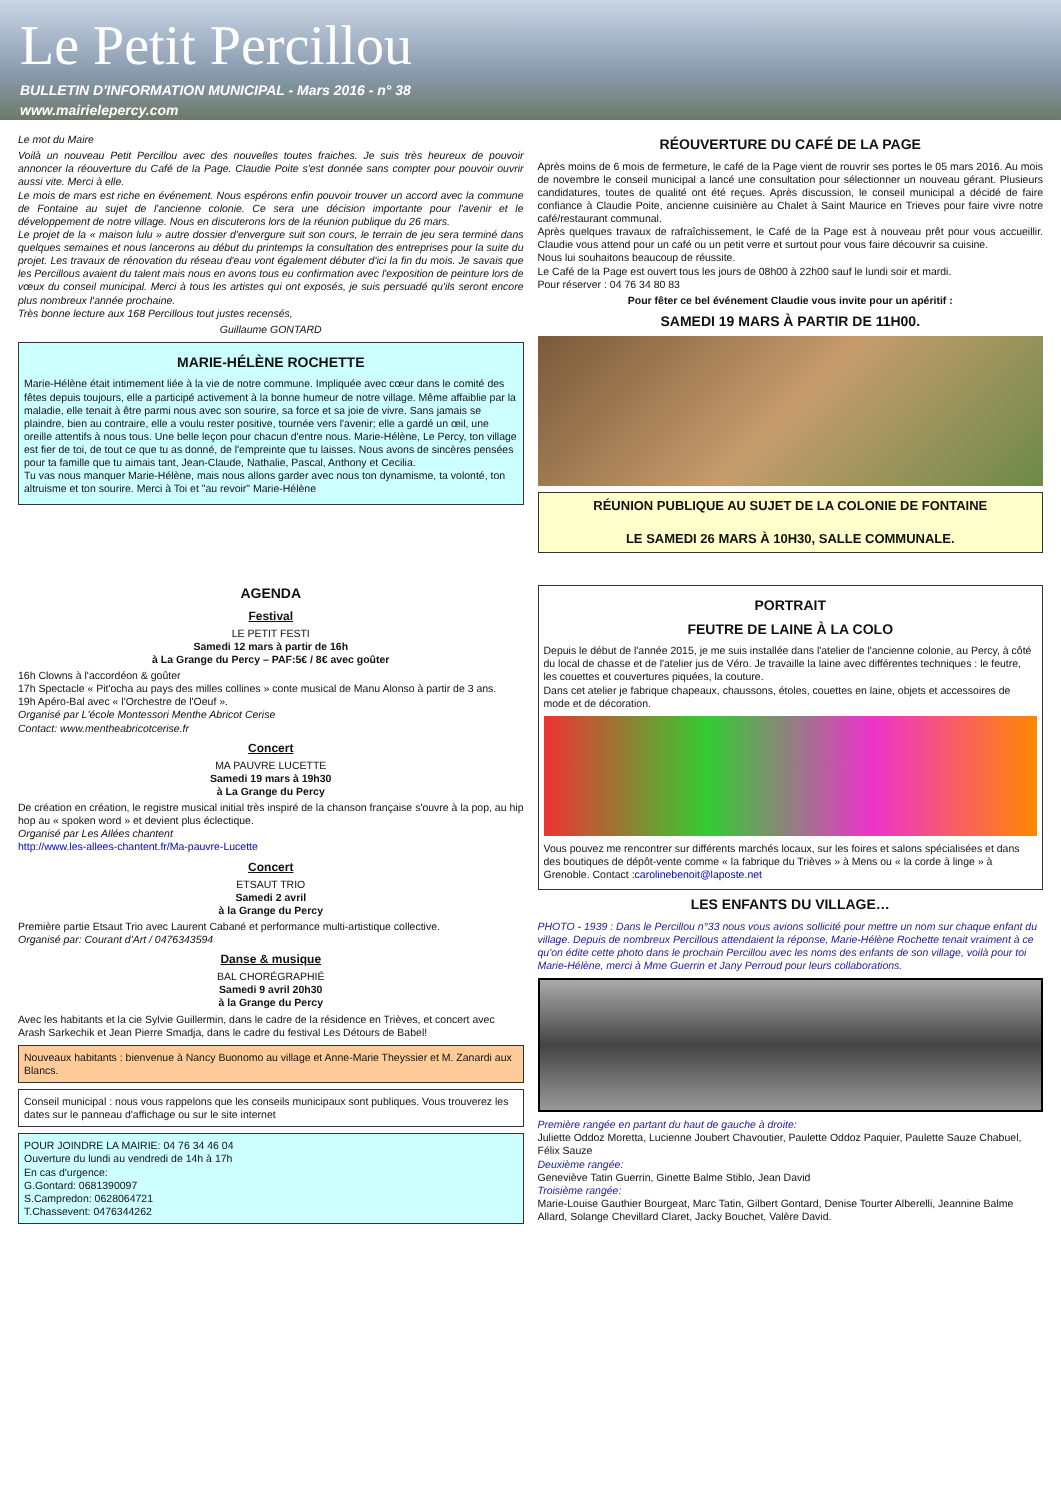Le Petit Percillou
BULLETIN D'INFORMATION MUNICIPAL - Mars 2016 - n° 38
www.mairielepercy.com
Le mot du Maire
Voilà un nouveau Petit Percillou avec des nouvelles toutes fraiches. Je suis très heureux de pouvoir annoncer la réouverture du Café de la Page. Claudie Poite s'est donnée sans compter pour pouvoir ouvrir aussi vite. Merci à elle.
Le mois de mars est riche en événement. Nous espérons enfin pouvoir trouver un accord avec la commune de Fontaine au sujet de l'ancienne colonie. Ce sera une décision importante pour l'avenir et le développement de notre village. Nous en discuterons lors de la réunion publique du 26 mars.
Le projet de la « maison lulu » autre dossier d'envergure suit son cours, le terrain de jeu sera terminé dans quelques semaines et nous lancerons au début du printemps la consultation des entreprises pour la suite du projet. Les travaux de rénovation du réseau d'eau vont également débuter d'ici la fin du mois. Je savais que les Percillous avaient du talent mais nous en avons tous eu confirmation avec l'exposition de peinture lors de vœux du conseil municipal. Merci à tous les artistes qui ont exposés, je suis persuadé qu'ils seront encore plus nombreux l'année prochaine.
Très bonne lecture aux 168 Percillous tout justes recensés,
Guillaume GONTARD
MARIE-HÉLÈNE ROCHETTE
Marie-Hélène était intimement liée à la vie de notre commune. Impliquée avec cœur dans le comité des fêtes depuis toujours, elle a participé activement à la bonne humeur de notre village. Même affaiblie par la maladie, elle tenait à être parmi nous avec son sourire, sa force et sa joie de vivre. Sans jamais se plaindre, bien au contraire, elle a voulu rester positive, tournée vers l'avenir; elle a gardé un œil, une oreille attentifs à nous tous. Une belle leçon pour chacun d'entre nous. Marie-Hélène, Le Percy, ton village est fier de toi, de tout ce que tu as donné, de l'empreinte que tu laisses. Nous avons de sincères pensées pour ta famille que tu aimais tant, Jean-Claude, Nathalie, Pascal, Anthony et Cecilia.
Tu vas nous manquer Marie-Hélène, mais nous allons garder avec nous ton dynamisme, ta volonté, ton altruisme et ton sourire. Merci à Toi et "au revoir" Marie-Hélène
RÉOUVERTURE DU CAFÉ DE LA PAGE
Après moins de 6 mois de fermeture, le café de la Page vient de rouvrir ses portes le 05 mars 2016. Au mois de novembre le conseil municipal a lancé une consultation pour sélectionner un nouveau gérant. Plusieurs candidatures, toutes de qualité ont été reçues. Après discussion, le conseil municipal a décidé de faire confiance à Claudie Poite, ancienne cuisinière au Chalet à Saint Maurice en Trieves pour faire vivre notre café/restaurant communal.
Après quelques travaux de rafraîchissement, le Café de la Page est à nouveau prêt pour vous accueillir. Claudie vous attend pour un café ou un petit verre et surtout pour vous faire découvrir sa cuisine.
Nous lui souhaitons beaucoup de réussite.
Le Café de la Page est ouvert tous les jours de 08h00 à 22h00 sauf le lundi soir et mardi.
Pour réserver : 04 76 34 80 83
Pour fêter ce bel événement Claudie vous invite pour un apéritif :
SAMEDI 19 MARS À PARTIR DE 11H00.
RÉUNION PUBLIQUE AU SUJET DE LA COLONIE DE FONTAINE
LE SAMEDI 26 MARS À 10H30, SALLE COMMUNALE.
AGENDA
Festival
LE PETIT FESTI
Samedi 12 mars à partir de 16h
à La Grange du Percy – PAF:5€ / 8€ avec goûter
16h Clowns à l'accordéon & goûter
17h Spectacle « Pit'ocha au pays des milles collines » conte musical de Manu Alonso à partir de 3 ans.
19h Apéro-Bal avec « l'Orchestre de l'Oeuf ».
Organisé par L'école Montessori Menthe Abricot Cerise
Contact: www.mentheabricotcerise.fr
Concert
MA PAUVRE LUCETTE
Samedi 19 mars à 19h30
à La Grange du Percy
De création en création, le registre musical initial très inspiré de la chanson française s'ouvre à la pop, au hip hop au « spoken word » et devient plus éclectique.
Organisé par Les Allées chantent
http://www.les-allees-chantent.fr/Ma-pauvre-Lucette
Concert
ETSAUT TRIO
Samedi 2 avril
à la Grange du Percy
Première partie Etsaut Trio avec Laurent Cabané et performance multi-artistique collective.
Organisé par: Courant d'Art / 0476343594
Danse & musique
BAL CHORÉGRAPHIÉ
Samedi 9 avril 20h30
à la Grange du Percy
Avec les habitants et la cie Sylvie Guillermin, dans le cadre de la résidence en Trièves, et concert avec Arash Sarkechik et Jean Pierre Smadja, dans le cadre du festival Les Détours de Babel!
Nouveaux habitants : bienvenue à Nancy Buonomo au village et Anne-Marie Theyssier et M. Zanardi aux Blancs.
Conseil municipal : nous vous rappelons que les conseils municipaux sont publiques. Vous trouverez les dates sur le panneau d'affichage ou sur le site internet
POUR JOINDRE LA MAIRIE: 04 76 34 46 04
Ouverture du lundi au vendredi de 14h à 17h
En cas d'urgence:
G.Gontard: 0681390097
S.Campredon: 0628064721
T.Chassevent: 0476344262
PORTRAIT
FEUTRE DE LAINE À LA COLO
Depuis le début de l'année 2015, je me suis installée dans l'atelier de l'ancienne colonie, au Percy, à côté du local de chasse et de l'atelier jus de Véro. Je travaille la laine avec différentes techniques : le feutre, les couettes et couvertures piquées, la couture.
Dans cet atelier je fabrique chapeaux, chaussons, étoles, couettes en laine, objets et accessoires de mode et de décoration.
Vous pouvez me rencontrer sur différents marchés locaux, sur les foires et salons spécialisées et dans des boutiques de dépôt-vente comme « la fabrique du Trièves » à Mens ou « la corde à linge » à Grenoble. Contact :carolinebenoit@laposte.net
LES ENFANTS DU VILLAGE…
PHOTO - 1939 : Dans le Percillou n°33 nous vous avions sollicité pour mettre un nom sur chaque enfant du village. Depuis de nombreux Percillous attendaient la réponse, Marie-Hélène Rochette tenait vraiment à ce qu'on édite cette photo dans le prochain Percillou avec les noms des enfants de son village, voilà pour toi Marie-Hélène, merci à Mme Guerrin et Jany Perroud pour leurs collaborations.
Première rangée en partant du haut de gauche à droite:
Juliette Oddoz Moretta, Lucienne Joubert Chavoutier, Paulette Oddoz Paquier, Paulette Sauze Chabuel, Félix Sauze
Deuxième rangée:
Geneviève Tatin Guerrin, Ginette Balme Stiblo, Jean David
Troisième rangée:
Marie-Louise Gauthier Bourgeat, Marc Tatin, Gilbert Gontard, Denise Tourter Alberelli, Jeannine Balme Allard, Solange Chevillard Claret, Jacky Bouchet, Valère David.